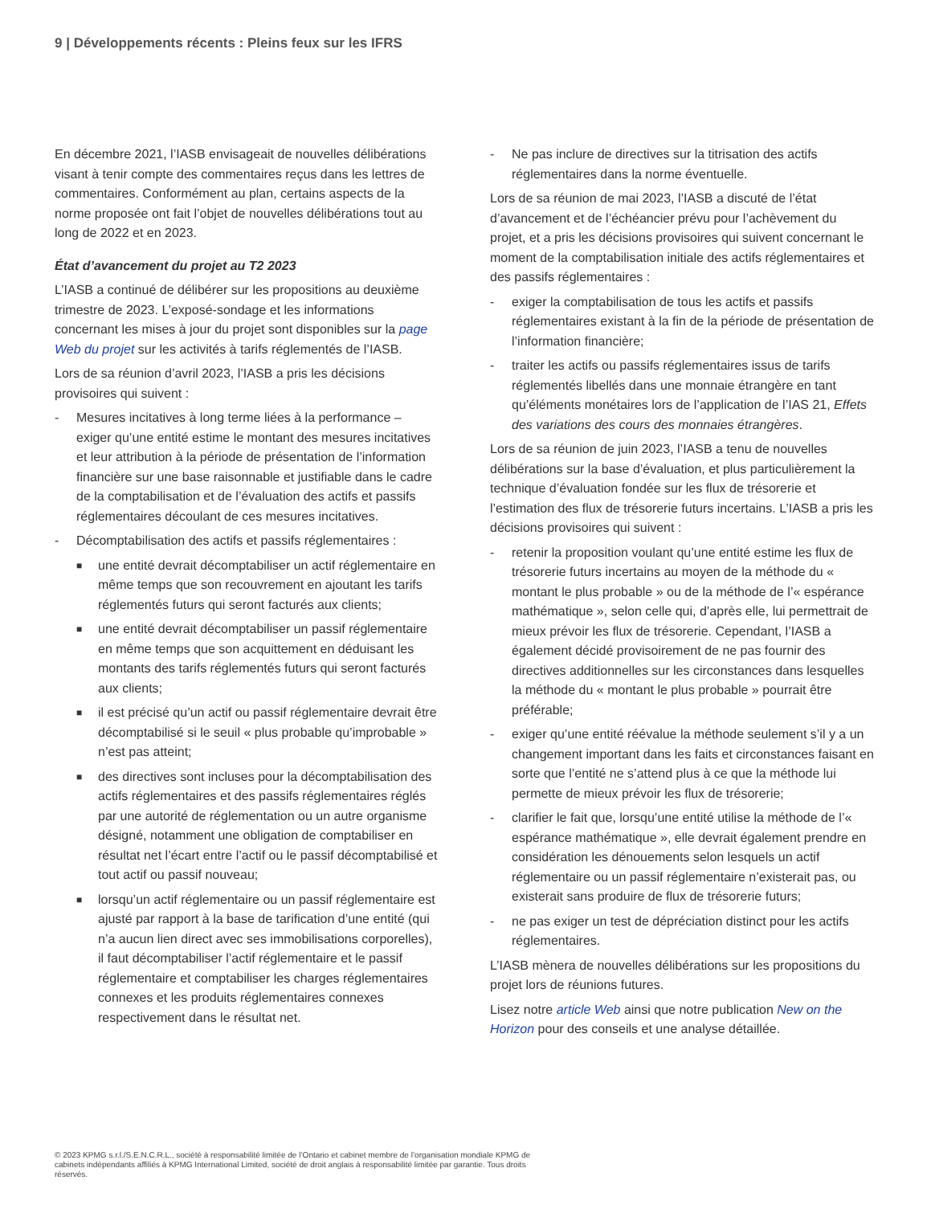9 | Développements récents : Pleins feux sur les IFRS
En décembre 2021, l’IASB envisageait de nouvelles délibérations visant à tenir compte des commentaires reçus dans les lettres de commentaires. Conformément au plan, certains aspects de la norme proposée ont fait l’objet de nouvelles délibérations tout au long de 2022 et en 2023.
État d’avancement du projet au T2 2023
L’IASB a continué de délibérer sur les propositions au deuxième trimestre de 2023. L’exposé-sondage et les informations concernant les mises à jour du projet sont disponibles sur la page Web du projet sur les activités à tarifs réglementés de l’IASB.
Lors de sa réunion d’avril 2023, l’IASB a pris les décisions provisoires qui suivent :
- Mesures incitatives à long terme liées à la performance – exiger qu’une entité estime le montant des mesures incitatives et leur attribution à la période de présentation de l’information financière sur une base raisonnable et justifiable dans le cadre de la comptabilisation et de l’évaluation des actifs et passifs réglementaires découlant de ces mesures incitatives.
- Décomptabilisation des actifs et passifs réglementaires :
■ une entité devrait décomptabiliser un actif réglementaire en même temps que son recouvrement en ajoutant les tarifs réglementés futurs qui seront facturés aux clients;
■ une entité devrait décomptabiliser un passif réglementaire en même temps que son acquittement en déduisant les montants des tarifs réglementés futurs qui seront facturés aux clients;
■ il est précisé qu’un actif ou passif réglementaire devrait être décomptabilisé si le seuil « plus probable qu’improbable » n’est pas atteint;
■ des directives sont incluses pour la décomptabilisation des actifs réglementaires et des passifs réglementaires réglés par une autorité de réglementation ou un autre organisme désigné, notamment une obligation de comptabiliser en résultat net l’écart entre l’actif ou le passif décomptabilisé et tout actif ou passif nouveau;
■ lorsqu’un actif réglementaire ou un passif réglementaire est ajusté par rapport à la base de tarification d’une entité (qui n’a aucun lien direct avec ses immobilisations corporelles), il faut décomptabiliser l’actif réglementaire et le passif réglementaire et comptabiliser les charges réglementaires connexes et les produits réglementaires connexes respectivement dans le résultat net.
- Ne pas inclure de directives sur la titrisation des actifs réglementaires dans la norme éventuelle.
Lors de sa réunion de mai 2023, l’IASB a discuté de l’état d’avancement et de l’échéancier prévu pour l’achèvement du projet, et a pris les décisions provisoires qui suivent concernant le moment de la comptabilisation initiale des actifs réglementaires et des passifs réglementaires :
- exiger la comptabilisation de tous les actifs et passifs réglementaires existant à la fin de la période de présentation de l’information financière;
- traiter les actifs ou passifs réglementaires issus de tarifs réglementés libellés dans une monnaie étrangère en tant qu’éléments monétaires lors de l’application de l’IAS 21, Effets des variations des cours des monnaies étrangères.
Lors de sa réunion de juin 2023, l’IASB a tenu de nouvelles délibérations sur la base d’évaluation, et plus particulièrement la technique d’évaluation fondée sur les flux de trésorerie et l’estimation des flux de trésorerie futurs incertains. L’IASB a pris les décisions provisoires qui suivent :
- retenir la proposition voulant qu’une entité estime les flux de trésorerie futurs incertains au moyen de la méthode du « montant le plus probable » ou de la méthode de l’« espérance mathématique », selon celle qui, d’après elle, lui permettrait de mieux prévoir les flux de trésorerie. Cependant, l’IASB a également décidé provisoirement de ne pas fournir des directives additionnelles sur les circonstances dans lesquelles la méthode du « montant le plus probable » pourrait être préférable;
- exiger qu’une entité réévalue la méthode seulement s’il y a un changement important dans les faits et circonstances faisant en sorte que l’entité ne s’attend plus à ce que la méthode lui permette de mieux prévoir les flux de trésorerie;
- clarifier le fait que, lorsqu’une entité utilise la méthode de l’« espérance mathématique », elle devrait également prendre en considération les dénouements selon lesquels un actif réglementaire ou un passif réglementaire n’existerait pas, ou existerait sans produire de flux de trésorerie futurs;
- ne pas exiger un test de dépréciation distinct pour les actifs réglementaires.
L’IASB mènera de nouvelles délibérations sur les propositions du projet lors de réunions futures.
Lisez notre article Web ainsi que notre publication New on the Horizon pour des conseils et une analyse détaillée.
© 2023 KPMG s.r.l./S.E.N.C.R.L., société à responsabilité limitée de l’Ontario et cabinet membre de l’organisation mondiale KPMG de cabinets indépendants affiliés à KPMG International Limited, société de droit anglais à responsabilité limitée par garantie. Tous droits réservés.